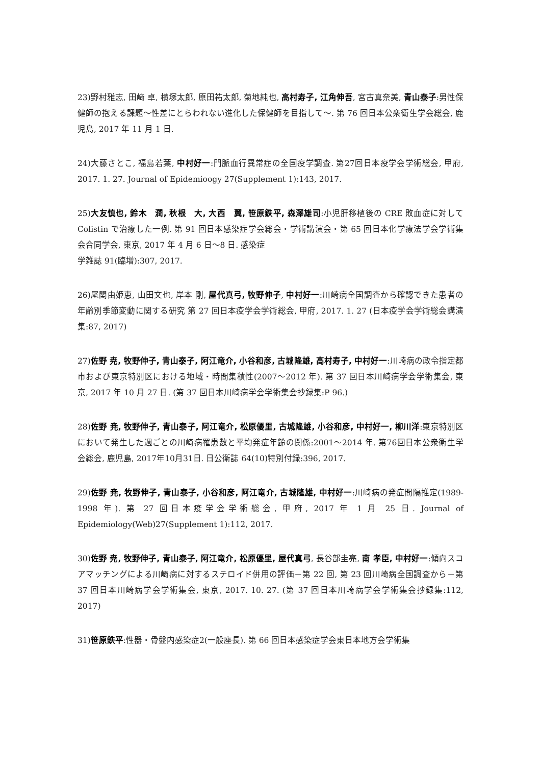23)野村雅志, 田﨑 卓, 横塚太郎, 原田祐太郎, 菊地純也, 高村寿子, 江角伸吾, 宮古真奈美, 青山泰子:男性保健師の抱える課題～性差にとらわれない進化した保健師を目指して～. 第 76 回日本公衆衛生学会総会, 鹿児島, 2017 年 11 月 1 日.
24)大藤さとこ, 福島若葉, 中村好一:門脈血行異常症の全国疫学調査. 第27回日本疫学会学術総会, 甲府, 2017. 1. 27. Journal of Epidemioogy 27(Supplement 1):143, 2017.
25)大友慎也, 鈴木　潤, 秋根　大, 大西　翼, 笹原鉄平, 森澤雄司:小児肝移植後の CRE 敗血症に対して Colistin で治療した一例. 第 91 回日本感染症学会総会・学術講演会・第 65 回日本化学療法学会学術集会合同学会, 東京, 2017 年 4 月 6 日～8 日. 感染症
学雑誌 91(臨増):307, 2017.
26)尾関由姫恵, 山田文也, 岸本 剛, 屋代真弓, 牧野伸子, 中村好一:川崎病全国調査から確認できた患者の年齢別季節変動に関する研究 第 27 回日本疫学会学術総会, 甲府, 2017. 1. 27 (日本疫学会学術総会講演集:87, 2017)
27)佐野 尭, 牧野伸子, 青山泰子, 阿江竜介, 小谷和彦, 古城隆雄, 高村寿子, 中村好一:川崎病の政令指定都市および東京特別区における地域・時間集積性(2007～2012 年). 第 37 回日本川崎病学会学術集会, 東京, 2017 年 10 月 27 日. (第 37 回日本川崎病学会学術集会抄録集:P 96.)
28)佐野 尭, 牧野伸子, 青山泰子, 阿江竜介, 松原優里, 古城隆雄, 小谷和彦, 中村好一, 柳川洋:東京特別区において発生した週ごとの川崎病罹患数と平均発症年齢の関係:2001～2014 年. 第76回日本公衆衛生学会総会, 鹿児島, 2017年10月31日. 日公衛誌 64(10)特別付録:396, 2017.
29)佐野 尭, 牧野伸子, 青山泰子, 小谷和彦, 阿江竜介, 古城隆雄, 中村好一:川崎病の発症間隔推定(1989‐1998 年). 第 27 回日本疫学会学術総会, 甲府, 2017 年 1 月 25 日. Journal of Epidemiology(Web)27(Supplement 1):112, 2017.
30)佐野 尭, 牧野伸子, 青山泰子, 阿江竜介, 松原優里, 屋代真弓, 長谷部圭亮, 南 孝臣, 中村好一:傾向スコアマッチングによる川崎病に対するステロイド併用の評価－第 22 回, 第 23 回川崎病全国調査から－第 37 回日本川崎病学会学術集会, 東京, 2017. 10. 27. (第 37 回日本川崎病学会学術集会抄録集:112, 2017)
31)笹原鉄平:性器・骨盤内感染症2(一般座長). 第 66 回日本感染症学会東日本地方会学術集